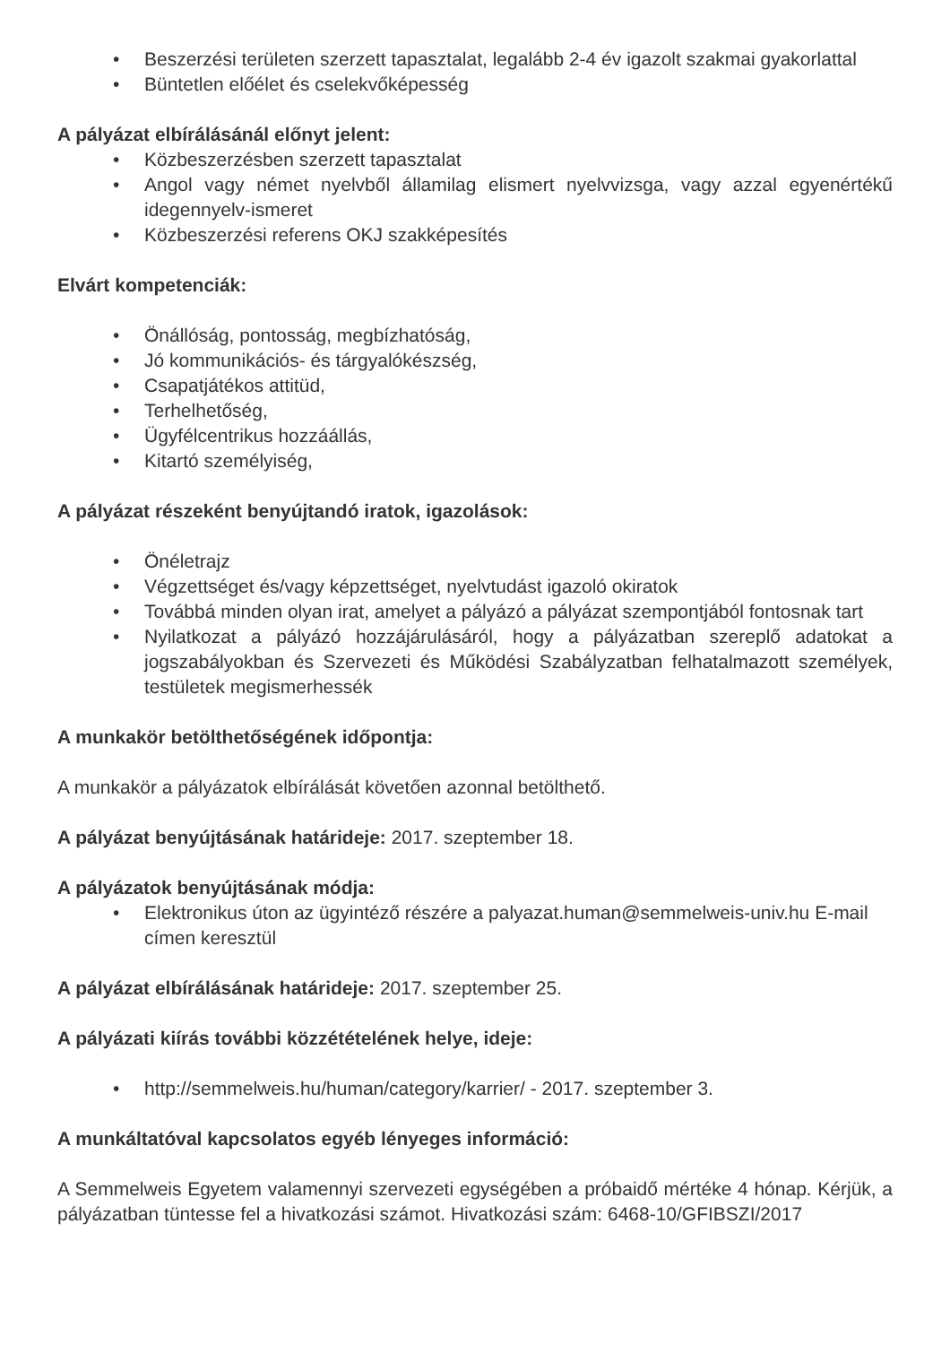• Beszerzési területen szerzett tapasztalat, legalább 2-4 év igazolt szakmai gyakorlattal
• Büntetlen előélet és cselekvőképesség
A pályázat elbírálásánál előnyt jelent:
• Közbeszerzésben szerzett tapasztalat
• Angol vagy német nyelvből államilag elismert nyelvvizsga, vagy azzal egyenértékű idegennyelv-ismeret
• Közbeszerzési referens OKJ szakképesítés
Elvárt kompetenciák:
• Önállóság, pontosság, megbízhatóság,
• Jó kommunikációs- és tárgyalókészség,
• Csapatjátékos attitüd,
• Terhelhetőség,
• Ügyfélcentrikus hozzáállás,
• Kitartó személyiség,
A pályázat részeként benyújtandó iratok, igazolások:
• Önéletrajz
• Végzettséget és/vagy képzettséget, nyelvtudást igazoló okiratok
• Továbbá minden olyan irat, amelyet a pályázó a pályázat szempontjából fontosnak tart
• Nyilatkozat a pályázó hozzájárulásáról, hogy a pályázatban szereplő adatokat a jogszabályokban és Szervezeti és Működési Szabályzatban felhatalmazott személyek, testületek megismerhessék
A munkakör betölthetőségének időpontja:
A munkakör a pályázatok elbírálását követően azonnal betölthető.
A pályázat benyújtásának határideje: 2017. szeptember 18.
A pályázatok benyújtásának módja:
• Elektronikus úton az ügyintéző részére a palyazat.human@semmelweis-univ.hu E-mail címen keresztül
A pályázat elbírálásának határideje: 2017. szeptember 25.
A pályázati kiírás további közzétételének helye, ideje:
• http://semmelweis.hu/human/category/karrier/ - 2017. szeptember 3.
A munkáltatóval kapcsolatos egyéb lényeges információ:
A Semmelweis Egyetem valamennyi szervezeti egységében a próbaidő mértéke 4 hónap. Kérjük, a pályázatban tüntesse fel a hivatkozási számot. Hivatkozási szám: 6468-10/GFIBSZI/2017